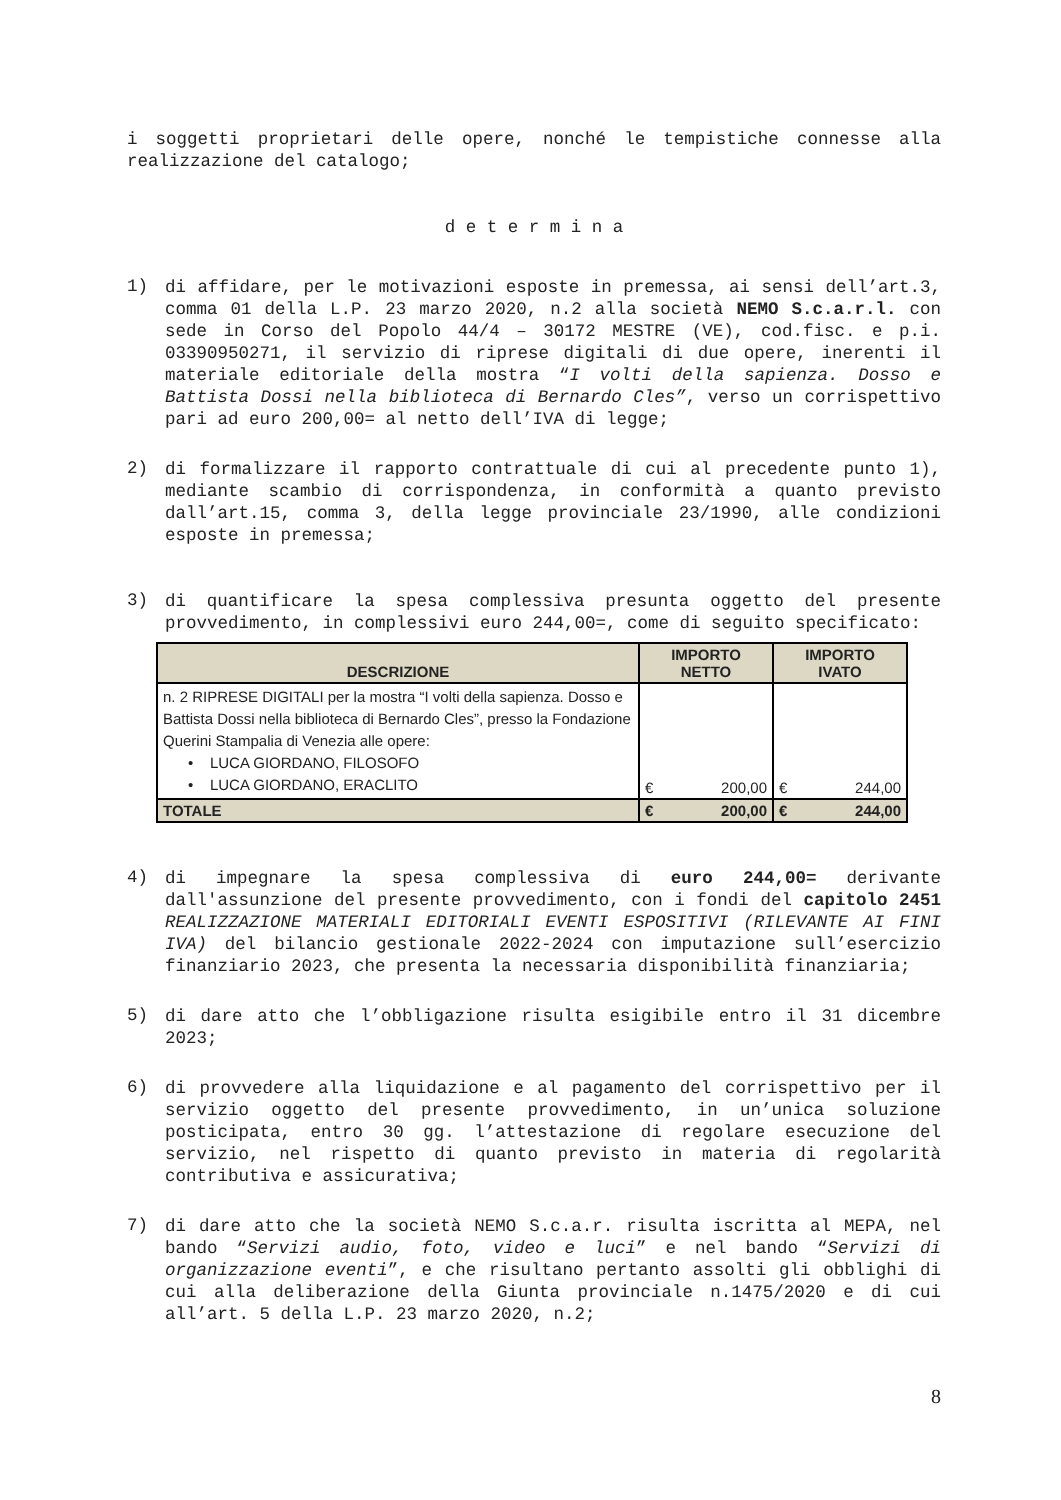i soggetti proprietari delle opere, nonché le tempistiche connesse alla realizzazione del catalogo;
d e t e r m i n a
1)
di affidare, per le motivazioni esposte in premessa, ai sensi dell’art.3, comma 01 della L.P. 23 marzo 2020, n.2 alla società NEMO S.c.a.r.l. con sede in Corso del Popolo 44/4 – 30172 MESTRE (VE), cod.fisc. e p.i. 03390950271, il servizio di riprese digitali di due opere, inerenti il materiale editoriale della mostra “I volti della sapienza. Dosso e Battista Dossi nella biblioteca di Bernardo Cles”, verso un corrispettivo pari ad euro 200,00= al netto dell’IVA di legge;
2)
di formalizzare il rapporto contrattuale di cui al precedente punto 1), mediante scambio di corrispondenza, in conformità a quanto previsto dall’art.15, comma 3, della legge provinciale 23/1990, alle condizioni esposte in premessa;
3)
di quantificare la spesa complessiva presunta oggetto del presente provvedimento, in complessivi euro 244,00=, come di seguito specificato:
| DESCRIZIONE | IMPORTO NETTO | IMPORTO IVATO |
| --- | --- | --- |
| n. 2 RIPRESE DIGITALI per la mostra “I volti della sapienza. Dosso e Battista Dossi nella biblioteca di Bernardo Cles”, presso la Fondazione Querini Stampalia di Venezia alle opere: • LUCA GIORDANO, FILOSOFO • LUCA GIORDANO, ERACLITO | € 200,00 | € 244,00 |
| TOTALE | € 200,00 | € 244,00 |
4)
di impegnare la spesa complessiva di euro 244,00= derivante dall'assunzione del presente provvedimento, con i fondi del capitolo 2451 REALIZZAZIONE MATERIALI EDITORIALI EVENTI ESPOSITIVI (RILEVANTE AI FINI IVA) del bilancio gestionale 2022-2024 con imputazione sull’esercizio finanziario 2023, che presenta la necessaria disponibilità finanziaria;
5)
di dare atto che l’obbligazione risulta esigibile entro il 31 dicembre 2023;
6)
di provvedere alla liquidazione e al pagamento del corrispettivo per il servizio oggetto del presente provvedimento, in un’unica soluzione posticipata, entro 30 gg. l’attestazione di regolare esecuzione del servizio, nel rispetto di quanto previsto in materia di regolarità contributiva e assicurativa;
7)
di dare atto che la società NEMO S.c.a.r. risulta iscritta al MEPA, nel bando “Servizi audio, foto, video e luci” e nel bando “Servizi di organizzazione eventi”, e che risultano pertanto assolti gli obblighi di cui alla deliberazione della Giunta provinciale n.1475/2020 e di cui all’art. 5 della L.P. 23 marzo 2020, n.2;
8